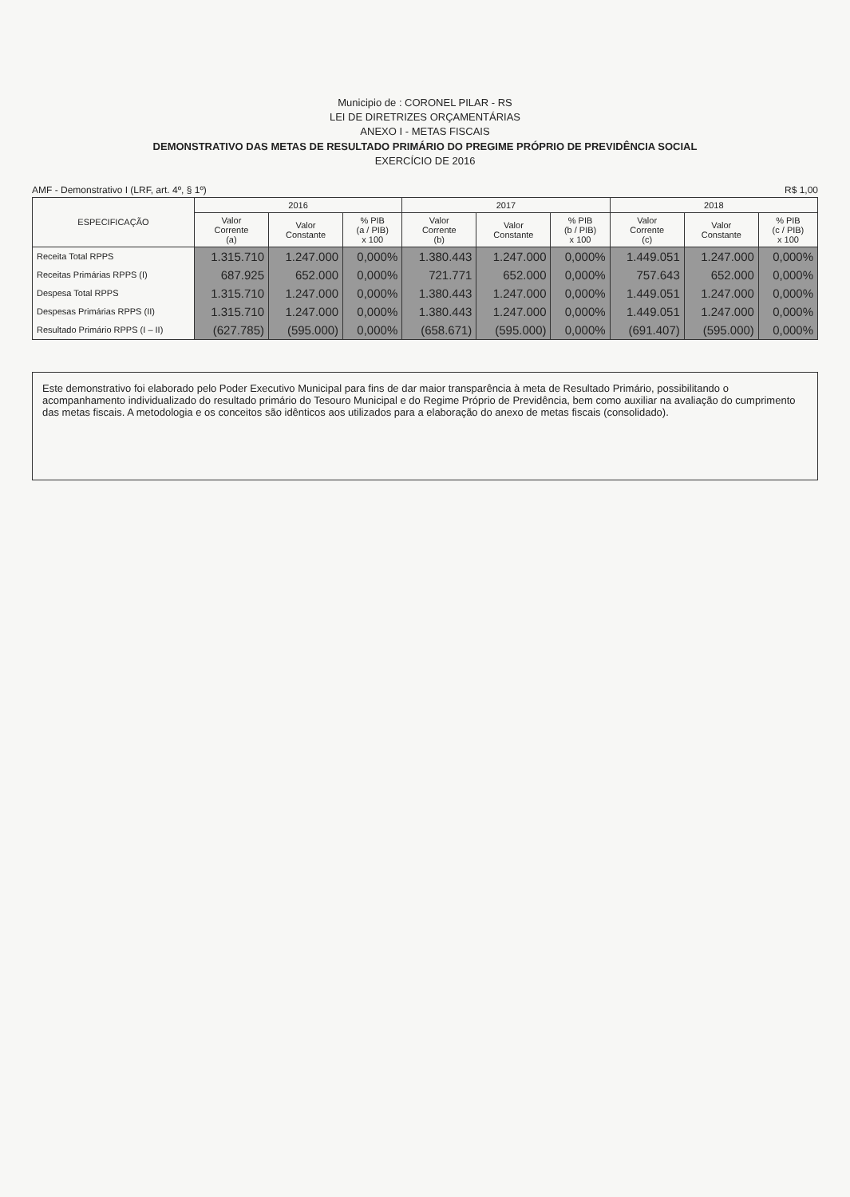Municipio de : CORONEL PILAR - RS
LEI DE DIRETRIZES ORÇAMENTÁRIAS
ANEXO I - METAS FISCAIS
DEMONSTRATIVO DAS METAS DE RESULTADO PRIMÁRIO DO PREGIME PRÓPRIO DE PREVIDÊNCIA SOCIAL
EXERCÍCIO DE 2016
AMF - Demonstrativo I (LRF, art. 4º, § 1º) R$ 1,00
| ESPECIFICAÇÃO | 2016 | | | 2017 | | | 2018 | | |
| --- | --- | --- | --- | --- | --- | --- | --- | --- | --- |
| | Valor Corrente (a) | Valor Constante | % PIB (a / PIB) x 100 | Valor Corrente (b) | Valor Constante | % PIB (b / PIB) x 100 | Valor Corrente (c) | Valor Constante | % PIB (c / PIB) x 100 |
| Receita Total RPPS | 1.315.710 | 1.247.000 | 0,000% | 1.380.443 | 1.247.000 | 0,000% | 1.449.051 | 1.247.000 | 0,000% |
| Receitas Primárias RPPS (I) | 687.925 | 652.000 | 0,000% | 721.771 | 652.000 | 0,000% | 757.643 | 652.000 | 0,000% |
| Despesa Total RPPS | 1.315.710 | 1.247.000 | 0,000% | 1.380.443 | 1.247.000 | 0,000% | 1.449.051 | 1.247.000 | 0,000% |
| Despesas Primárias RPPS (II) | 1.315.710 | 1.247.000 | 0,000% | 1.380.443 | 1.247.000 | 0,000% | 1.449.051 | 1.247.000 | 0,000% |
| Resultado Primário RPPS (I – II) | (627.785) | (595.000) | 0,000% | (658.671) | (595.000) | 0,000% | (691.407) | (595.000) | 0,000% |
Este demonstrativo foi elaborado pelo Poder Executivo Municipal para fins de dar maior transparência à meta de Resultado Primário, possibilitando o acompanhamento individualizado do resultado primário do Tesouro Municipal e do Regime Próprio de Previdência, bem como auxiliar na avaliação do cumprimento das metas fiscais. A metodologia e os conceitos são idênticos aos utilizados para a elaboração do anexo de metas fiscais (consolidado).